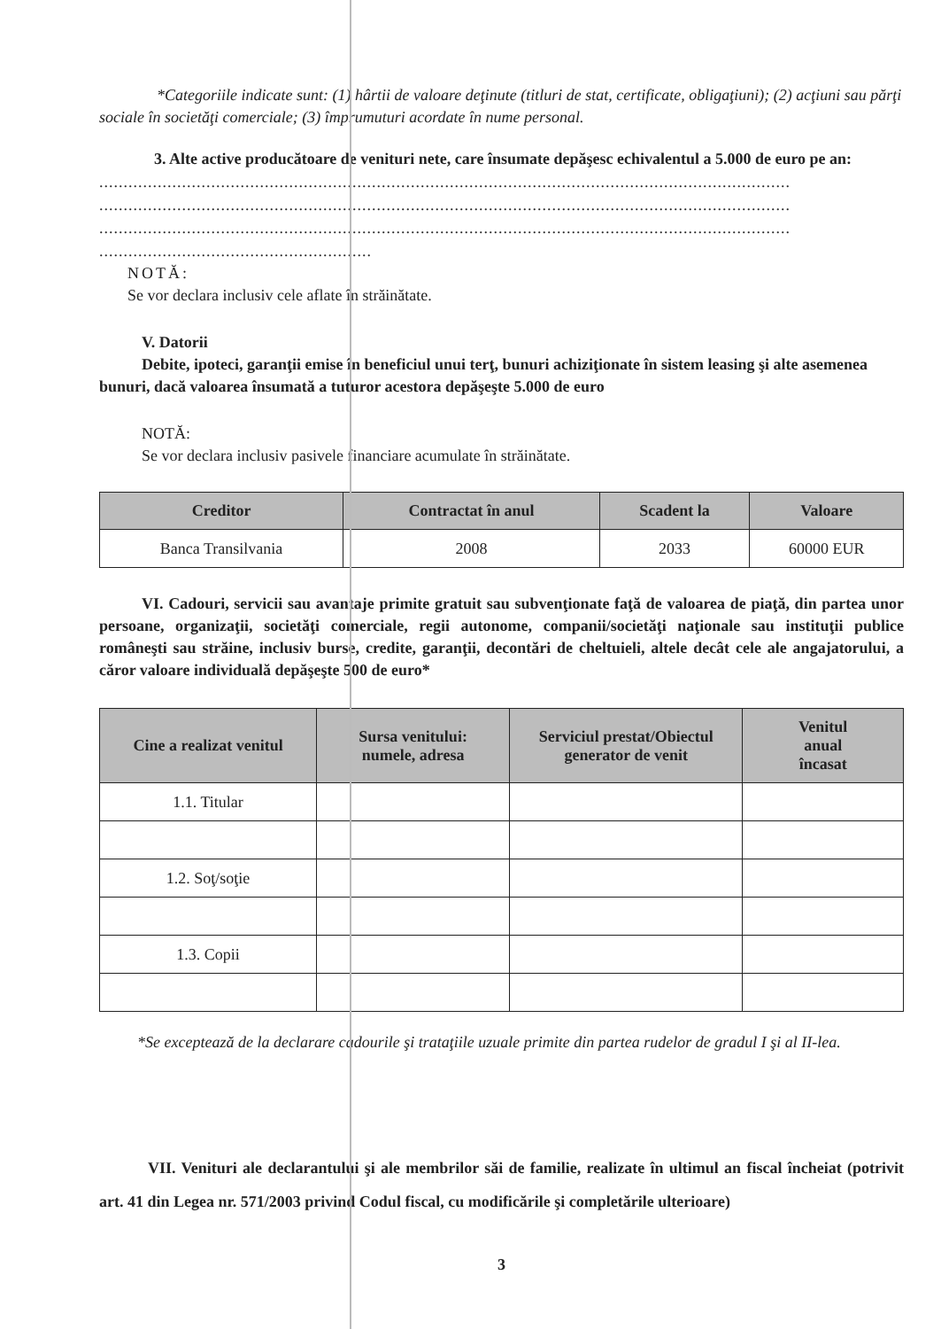*Categoriile indicate sunt: (1) hârtii de valoare deţinute (titluri de stat, certificate, obligaţiuni); (2) acţiuni sau părţi sociale în societăţi comerciale; (3) împrumuturi acordate în nume personal.
3. Alte active producătoare de venituri nete, care însumate depăşesc echivalentul a 5.000 de euro pe an:
..............................................................................................................................................
..............................................................................................................................................
..............................................................................................................................................
........................................................
NOTĂ:
Se vor declara inclusiv cele aflate în străinătate.
V. Datorii
Debite, ipoteci, garanţii emise în beneficiul unui terţ, bunuri achiziţionate în sistem leasing şi alte asemenea bunuri, dacă valoarea însumată a tuturor acestora depăşeşte 5.000 de euro
NOTĂ:
Se vor declara inclusiv pasivele financiare acumulate în străinătate.
| Creditor | Contractat în anul | Scadent la | Valoare |
| --- | --- | --- | --- |
| Banca Transilvania | 2008 | 2033 | 60000 EUR |
VI. Cadouri, servicii sau avantaje primite gratuit sau subvenţionate faţă de valoarea de piaţă, din partea unor persoane, organizaţii, societăţi comerciale, regii autonome, companii/societăţi naţionale sau instituţii publice româneşti sau străine, inclusiv burse, credite, garanţii, decontări de cheltuieli, altele decât cele ale angajatorului, a căror valoare individuală depăşeşte 500 de euro*
| Cine a realizat venitul | Sursa venitului: numele, adresa | Serviciul prestat/Obiectul generator de venit | Venitul anual încasat |
| --- | --- | --- | --- |
| 1.1. Titular | | | |
| 1.2. Soţ/soţie | | | |
| 1.3. Copii | | | |
*Se exceptează de la declarare cadourile şi trataţiile uzuale primite din partea rudelor de gradul I şi al II-lea.
VII. Venituri ale declarantului şi ale membrilor săi de familie, realizate în ultimul an fiscal încheiat (potrivit art. 41 din Legea nr. 571/2003 privind Codul fiscal, cu modificările şi completările ulterioare)
3